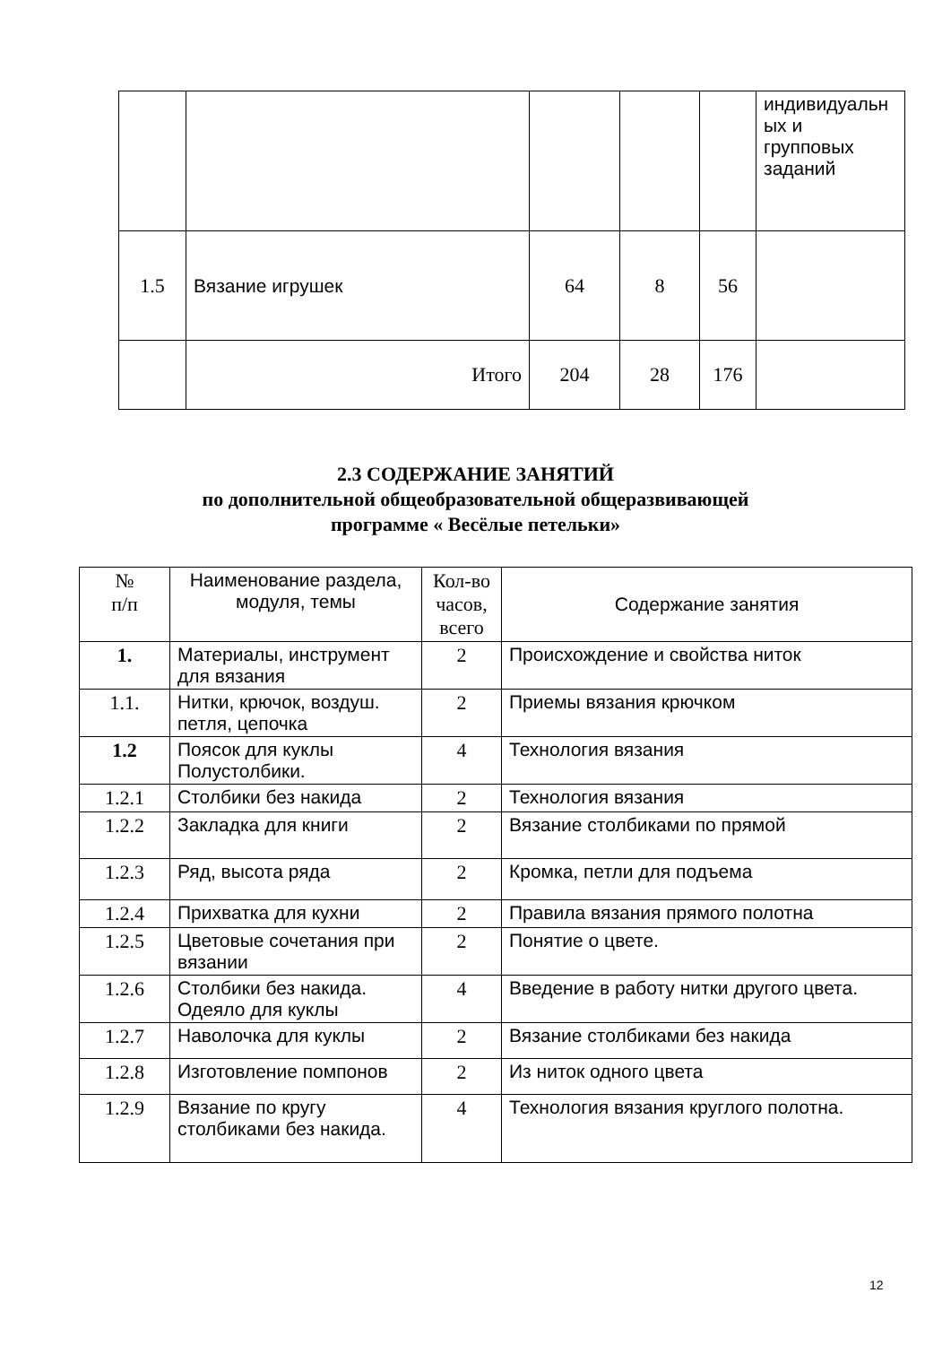| | | | | | индивидуальн ых и групповых заданий |
| 1.5 | Вязание игрушек | 64 | 8 | 56 | |
| | Итого | 204 | 28 | 176 | |
2.3 СОДЕРЖАНИЕ ЗАНЯТИЙ
по дополнительной общеобразовательной общеразвивающей
программе « Весёлые петельки»
| № п/п | Наименование раздела, модуля, темы | Кол-во часов, всего | Содержание занятия |
| --- | --- | --- | --- |
| 1. | Материалы, инструмент для вязания | 2 | Происхождение и свойства ниток |
| 1.1. | Нитки, крючок, воздуш. петля, цепочка | 2 | Приемы вязания крючком |
| 1.2 | Поясок для куклы Полустолбики. | 4 | Технология вязания |
| 1.2.1 | Столбики без накида | 2 | Технология вязания |
| 1.2.2 | Закладка для книги | 2 | Вязание столбиками по прямой |
| 1.2.3 | Ряд, высота ряда | 2 | Кромка, петли для подъема |
| 1.2.4 | Прихватка для кухни | 2 | Правила вязания прямого полотна |
| 1.2.5 | Цветовые сочетания при вязании | 2 | Понятие о цвете. |
| 1.2.6 | Столбики без накида. Одеяло для куклы | 4 | Введение в работу нитки другого цвета. |
| 1.2.7 | Наволочка для куклы | 2 | Вязание столбиками без накида |
| 1.2.8 | Изготовление помпонов | 2 | Из ниток одного цвета |
| 1.2.9 | Вязание по кругу столбиками без накида. | 4 | Технология вязания круглого полотна. |
12